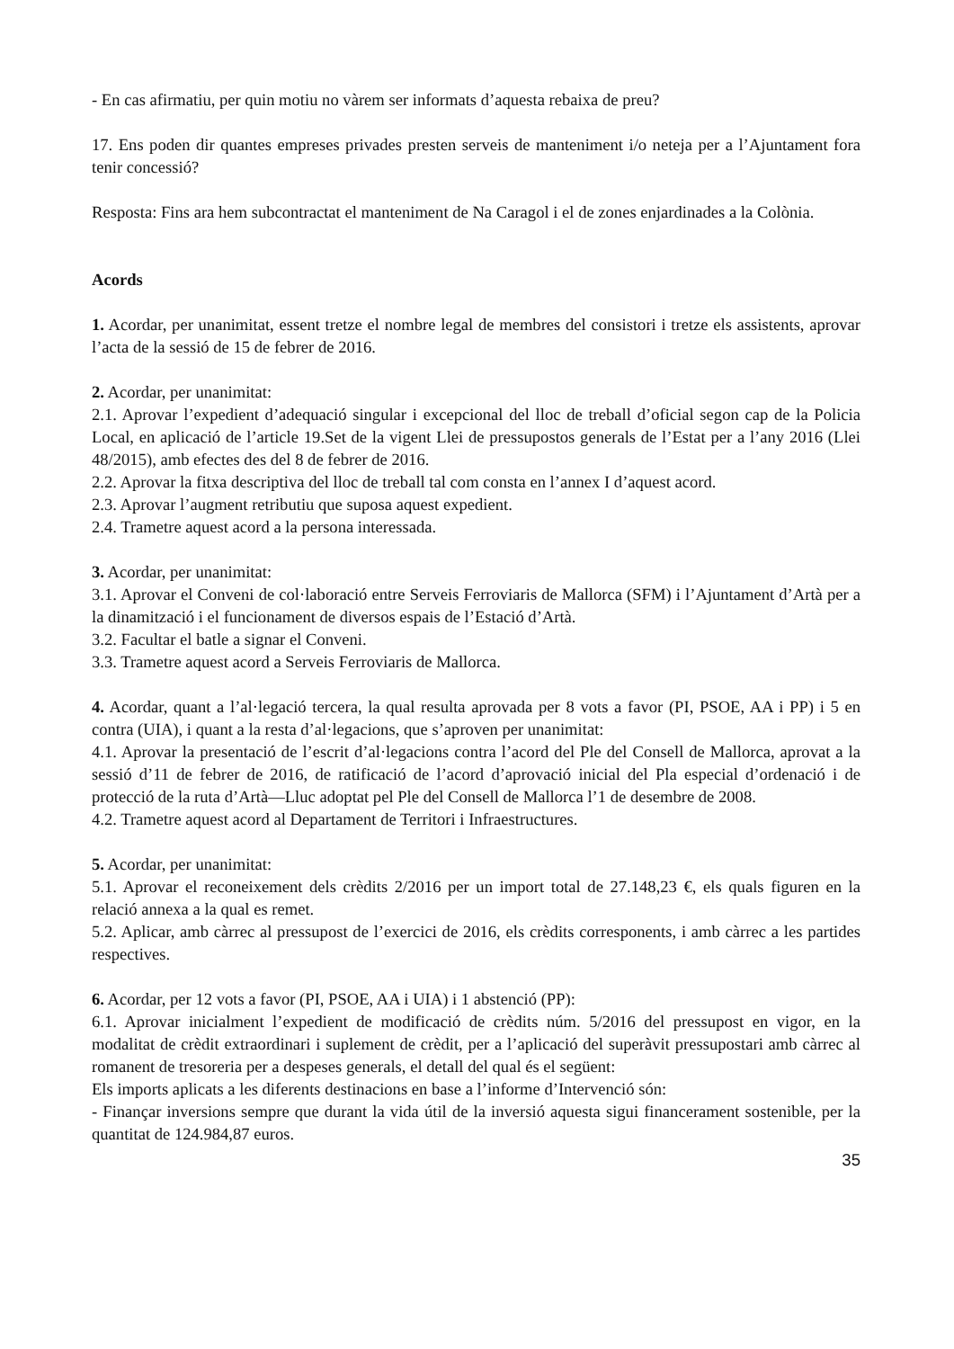- En cas afirmatiu, per quin motiu no vàrem ser informats d’aquesta rebaixa de preu?
17. Ens poden dir quantes empreses privades presten serveis de manteniment i/o neteja per a l’Ajuntament fora tenir concessió?
Resposta: Fins ara hem subcontractat el manteniment de Na Caragol i el de zones enjardinades a la Colònia.
Acords
1. Acordar, per unanimitat, essent tretze el nombre legal de membres del consistori i tretze els assistents, aprovar l’acta de la sessió de 15 de febrer de 2016.
2. Acordar, per unanimitat:
2.1. Aprovar l’expedient d’adequació singular i excepcional del lloc de treball d’oficial segon cap de la Policia Local, en aplicació de l’article 19.Set de la vigent Llei de pressupostos generals de l’Estat per a l’any 2016 (Llei 48/2015), amb efectes des del 8 de febrer de 2016.
2.2. Aprovar la fitxa descriptiva del lloc de treball tal com consta en l’annex I d’aquest acord.
2.3. Aprovar l’augment retributiu que suposa aquest expedient.
2.4. Trametre aquest acord a la persona interessada.
3. Acordar, per unanimitat:
3.1. Aprovar el Conveni de col·laboració entre Serveis Ferroviaris de Mallorca (SFM) i l’Ajuntament d’Artà per a la dinamització i el funcionament de diversos espais de l’Estació d’Artà.
3.2. Facultar el batle a signar el Conveni.
3.3. Trametre aquest acord a Serveis Ferroviaris de Mallorca.
4. Acordar, quant a l’al·legació tercera, la qual resulta aprovada per 8 vots a favor (PI, PSOE, AA i PP) i 5 en contra (UIA), i quant a la resta d’al·legacions, que s’aproven per unanimitat:
4.1. Aprovar la presentació de l’escrit d’al·legacions contra l’acord del Ple del Consell de Mallorca, aprovat a la sessió d’11 de febrer de 2016, de ratificació de l’acord d’aprovació inicial del Pla especial d’ordenació i de protecció de la ruta d’Artà—Lluc adoptat pel Ple del Consell de Mallorca l’1 de desembre de 2008.
4.2. Trametre aquest acord al Departament de Territori i Infraestructures.
5. Acordar, per unanimitat:
5.1. Aprovar el reconeixement dels crèdits 2/2016 per un import total de 27.148,23 €, els quals figuren en la relació annexa a la qual es remet.
5.2. Aplicar, amb càrrec al pressupost de l’exercici de 2016, els crèdits corresponents, i amb càrrec a les partides respectives.
6. Acordar, per 12 vots a favor (PI, PSOE, AA i UIA) i 1 abstenció (PP):
6.1. Aprovar inicialment l’expedient de modificació de crèdits núm. 5/2016 del pressupost en vigor, en la modalitat de crèdit extraordinari i suplement de crèdit, per a l’aplicació del superàvit pressupostari amb càrrec al romanent de tresoreria per a despeses generals, el detall del qual és el següent:
Els imports aplicats a les diferents destinacions en base a l’informe d’Intervenció són:
- Finançar inversions sempre que durant la vida útil de la inversió aquesta sigui financerament sostenible, per la quantitat de 124.984,87 euros.
35